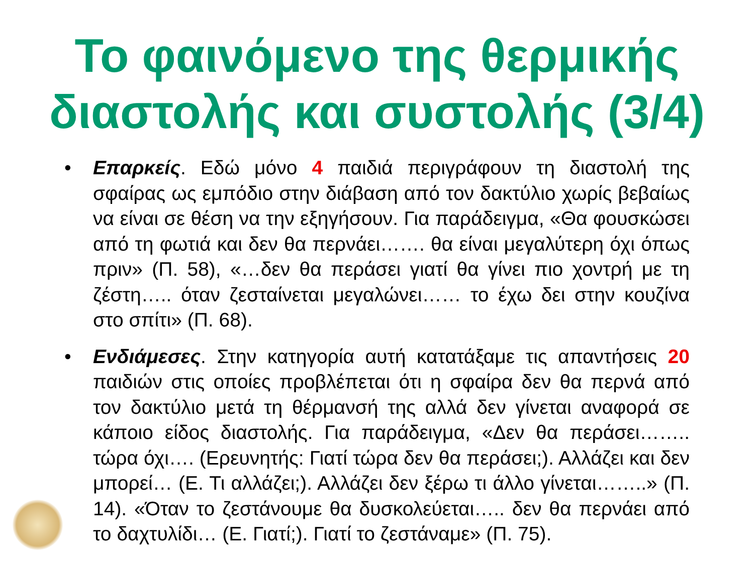Το φαινόμενο της θερμικής διαστολής και συστολής (3/4)
• Επαρκείς. Εδώ μόνο 4 παιδιά περιγράφουν τη διαστολή της σφαίρας ως εμπόδιο στην διάβαση από τον δακτύλιο χωρίς βεβαίως να είναι σε θέση να την εξηγήσουν. Για παράδειγμα, «Θα φουσκώσει από τη φωτιά και δεν θα περνάει……. θα είναι μεγαλύτερη όχι όπως πριν» (Π. 58), «…δεν θα περάσει γιατί θα γίνει πιο χοντρή με τη ζέστη….. όταν ζεσταίνεται μεγαλώνει…… το έχω δει στην κουζίνα στο σπίτι» (Π. 68).
• Ενδιάμεσες. Στην κατηγορία αυτή κατατάξαμε τις απαντήσεις 20 παιδιών στις οποίες προβλέπεται ότι η σφαίρα δεν θα περνά από τον δακτύλιο μετά τη θέρμανσή της αλλά δεν γίνεται αναφορά σε κάποιο είδος διαστολής. Για παράδειγμα, «Δεν θα περάσει…….. τώρα όχι…. (Ερευνητής: Γιατί τώρα δεν θα περάσει;). Αλλάζει και δεν μπορεί… (Ε. Τι αλλάζει;). Αλλάζει δεν ξέρω τι άλλο γίνεται……..» (Π. 14). «Όταν το ζεστάνουμε θα δυσκολεύεται….. δεν θα περνάει από το δαχτυλίδι… (Ε. Γιατί;). Γιατί το ζεστάναμε» (Π. 75).